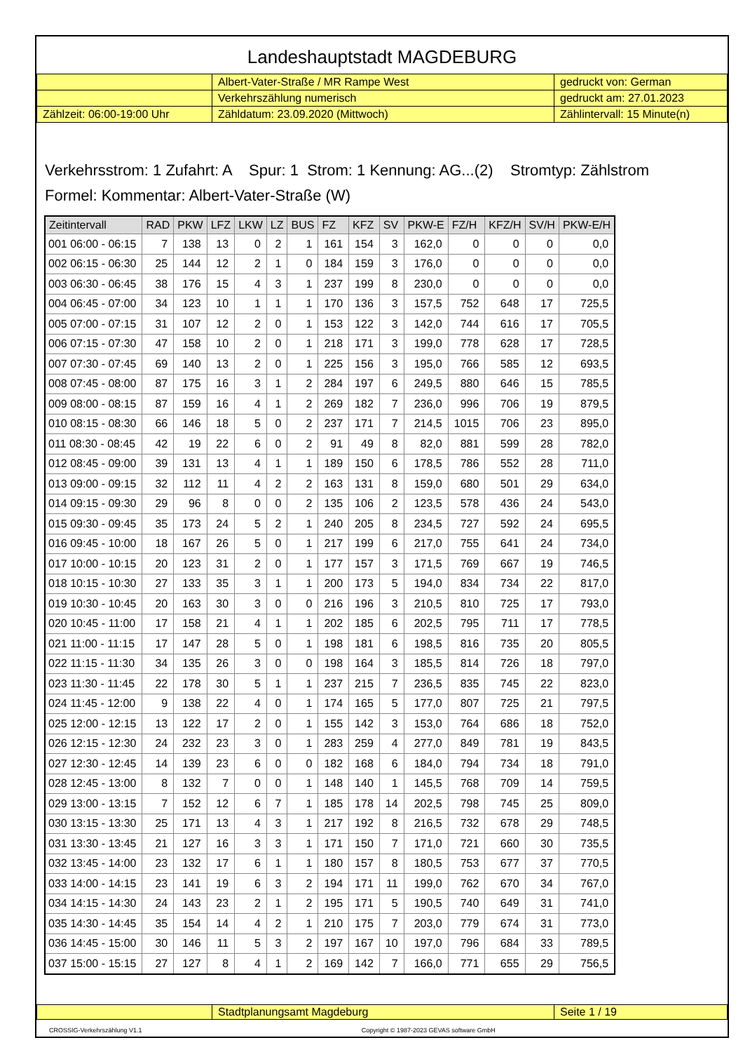Landeshauptstadt MAGDEBURG
| | Albert-Vater-Straße / MR Rampe West | gedruckt von: German |
| | Verkehrszählung numerisch | gedruckt am: 27.01.2023 |
| Zählzeit: 06:00-19:00 Uhr | Zähldatum: 23.09.2020 (Mittwoch) | Zählintervall: 15 Minute(n) |
Verkehrsstrom: 1 Zufahrt: A Spur: 1 Strom: 1 Kennung: AG...(2) Stromtyp: Zählstrom
Formel: Kommentar: Albert-Vater-Straße (W)
| Zeitintervall | RAD | PKW | LFZ | LKW | LZ | BUS | FZ | KFZ | SV | PKW-E | FZ/H | KFZ/H | SV/H | PKW-E/H |
| --- | --- | --- | --- | --- | --- | --- | --- | --- | --- | --- | --- | --- | --- | --- |
| 001 06:00 - 06:15 | 7 | 138 | 13 | 0 | 2 | 1 | 161 | 154 | 3 | 162,0 | 0 | 0 | 0 | 0,0 |
| 002 06:15 - 06:30 | 25 | 144 | 12 | 2 | 1 | 0 | 184 | 159 | 3 | 176,0 | 0 | 0 | 0 | 0,0 |
| 003 06:30 - 06:45 | 38 | 176 | 15 | 4 | 3 | 1 | 237 | 199 | 8 | 230,0 | 0 | 0 | 0 | 0,0 |
| 004 06:45 - 07:00 | 34 | 123 | 10 | 1 | 1 | 1 | 170 | 136 | 3 | 157,5 | 752 | 648 | 17 | 725,5 |
| 005 07:00 - 07:15 | 31 | 107 | 12 | 2 | 0 | 1 | 153 | 122 | 3 | 142,0 | 744 | 616 | 17 | 705,5 |
| 006 07:15 - 07:30 | 47 | 158 | 10 | 2 | 0 | 1 | 218 | 171 | 3 | 199,0 | 778 | 628 | 17 | 728,5 |
| 007 07:30 - 07:45 | 69 | 140 | 13 | 2 | 0 | 1 | 225 | 156 | 3 | 195,0 | 766 | 585 | 12 | 693,5 |
| 008 07:45 - 08:00 | 87 | 175 | 16 | 3 | 1 | 2 | 284 | 197 | 6 | 249,5 | 880 | 646 | 15 | 785,5 |
| 009 08:00 - 08:15 | 87 | 159 | 16 | 4 | 1 | 2 | 269 | 182 | 7 | 236,0 | 996 | 706 | 19 | 879,5 |
| 010 08:15 - 08:30 | 66 | 146 | 18 | 5 | 0 | 2 | 237 | 171 | 7 | 214,5 | 1015 | 706 | 23 | 895,0 |
| 011 08:30 - 08:45 | 42 | 19 | 22 | 6 | 0 | 2 | 91 | 49 | 8 | 82,0 | 881 | 599 | 28 | 782,0 |
| 012 08:45 - 09:00 | 39 | 131 | 13 | 4 | 1 | 1 | 189 | 150 | 6 | 178,5 | 786 | 552 | 28 | 711,0 |
| 013 09:00 - 09:15 | 32 | 112 | 11 | 4 | 2 | 2 | 163 | 131 | 8 | 159,0 | 680 | 501 | 29 | 634,0 |
| 014 09:15 - 09:30 | 29 | 96 | 8 | 0 | 0 | 2 | 135 | 106 | 2 | 123,5 | 578 | 436 | 24 | 543,0 |
| 015 09:30 - 09:45 | 35 | 173 | 24 | 5 | 2 | 1 | 240 | 205 | 8 | 234,5 | 727 | 592 | 24 | 695,5 |
| 016 09:45 - 10:00 | 18 | 167 | 26 | 5 | 0 | 1 | 217 | 199 | 6 | 217,0 | 755 | 641 | 24 | 734,0 |
| 017 10:00 - 10:15 | 20 | 123 | 31 | 2 | 0 | 1 | 177 | 157 | 3 | 171,5 | 769 | 667 | 19 | 746,5 |
| 018 10:15 - 10:30 | 27 | 133 | 35 | 3 | 1 | 1 | 200 | 173 | 5 | 194,0 | 834 | 734 | 22 | 817,0 |
| 019 10:30 - 10:45 | 20 | 163 | 30 | 3 | 0 | 0 | 216 | 196 | 3 | 210,5 | 810 | 725 | 17 | 793,0 |
| 020 10:45 - 11:00 | 17 | 158 | 21 | 4 | 1 | 1 | 202 | 185 | 6 | 202,5 | 795 | 711 | 17 | 778,5 |
| 021 11:00 - 11:15 | 17 | 147 | 28 | 5 | 0 | 1 | 198 | 181 | 6 | 198,5 | 816 | 735 | 20 | 805,5 |
| 022 11:15 - 11:30 | 34 | 135 | 26 | 3 | 0 | 0 | 198 | 164 | 3 | 185,5 | 814 | 726 | 18 | 797,0 |
| 023 11:30 - 11:45 | 22 | 178 | 30 | 5 | 1 | 1 | 237 | 215 | 7 | 236,5 | 835 | 745 | 22 | 823,0 |
| 024 11:45 - 12:00 | 9 | 138 | 22 | 4 | 0 | 1 | 174 | 165 | 5 | 177,0 | 807 | 725 | 21 | 797,5 |
| 025 12:00 - 12:15 | 13 | 122 | 17 | 2 | 0 | 1 | 155 | 142 | 3 | 153,0 | 764 | 686 | 18 | 752,0 |
| 026 12:15 - 12:30 | 24 | 232 | 23 | 3 | 0 | 1 | 283 | 259 | 4 | 277,0 | 849 | 781 | 19 | 843,5 |
| 027 12:30 - 12:45 | 14 | 139 | 23 | 6 | 0 | 0 | 182 | 168 | 6 | 184,0 | 794 | 734 | 18 | 791,0 |
| 028 12:45 - 13:00 | 8 | 132 | 7 | 0 | 0 | 1 | 148 | 140 | 1 | 145,5 | 768 | 709 | 14 | 759,5 |
| 029 13:00 - 13:15 | 7 | 152 | 12 | 6 | 7 | 1 | 185 | 178 | 14 | 202,5 | 798 | 745 | 25 | 809,0 |
| 030 13:15 - 13:30 | 25 | 171 | 13 | 4 | 3 | 1 | 217 | 192 | 8 | 216,5 | 732 | 678 | 29 | 748,5 |
| 031 13:30 - 13:45 | 21 | 127 | 16 | 3 | 3 | 1 | 171 | 150 | 7 | 171,0 | 721 | 660 | 30 | 735,5 |
| 032 13:45 - 14:00 | 23 | 132 | 17 | 6 | 1 | 1 | 180 | 157 | 8 | 180,5 | 753 | 677 | 37 | 770,5 |
| 033 14:00 - 14:15 | 23 | 141 | 19 | 6 | 3 | 2 | 194 | 171 | 11 | 199,0 | 762 | 670 | 34 | 767,0 |
| 034 14:15 - 14:30 | 24 | 143 | 23 | 2 | 1 | 2 | 195 | 171 | 5 | 190,5 | 740 | 649 | 31 | 741,0 |
| 035 14:30 - 14:45 | 35 | 154 | 14 | 4 | 2 | 1 | 210 | 175 | 7 | 203,0 | 779 | 674 | 31 | 773,0 |
| 036 14:45 - 15:00 | 30 | 146 | 11 | 5 | 3 | 2 | 197 | 167 | 10 | 197,0 | 796 | 684 | 33 | 789,5 |
| 037 15:00 - 15:15 | 27 | 127 | 8 | 4 | 1 | 2 | 169 | 142 | 7 | 166,0 | 771 | 655 | 29 | 756,5 |
| | Stadtplanungsamt Magdeburg | Seite 1 / 19 |
CROSSIG-Verkehrszählung V1.1 Copyright © 1987-2023 GEVAS software GmbH